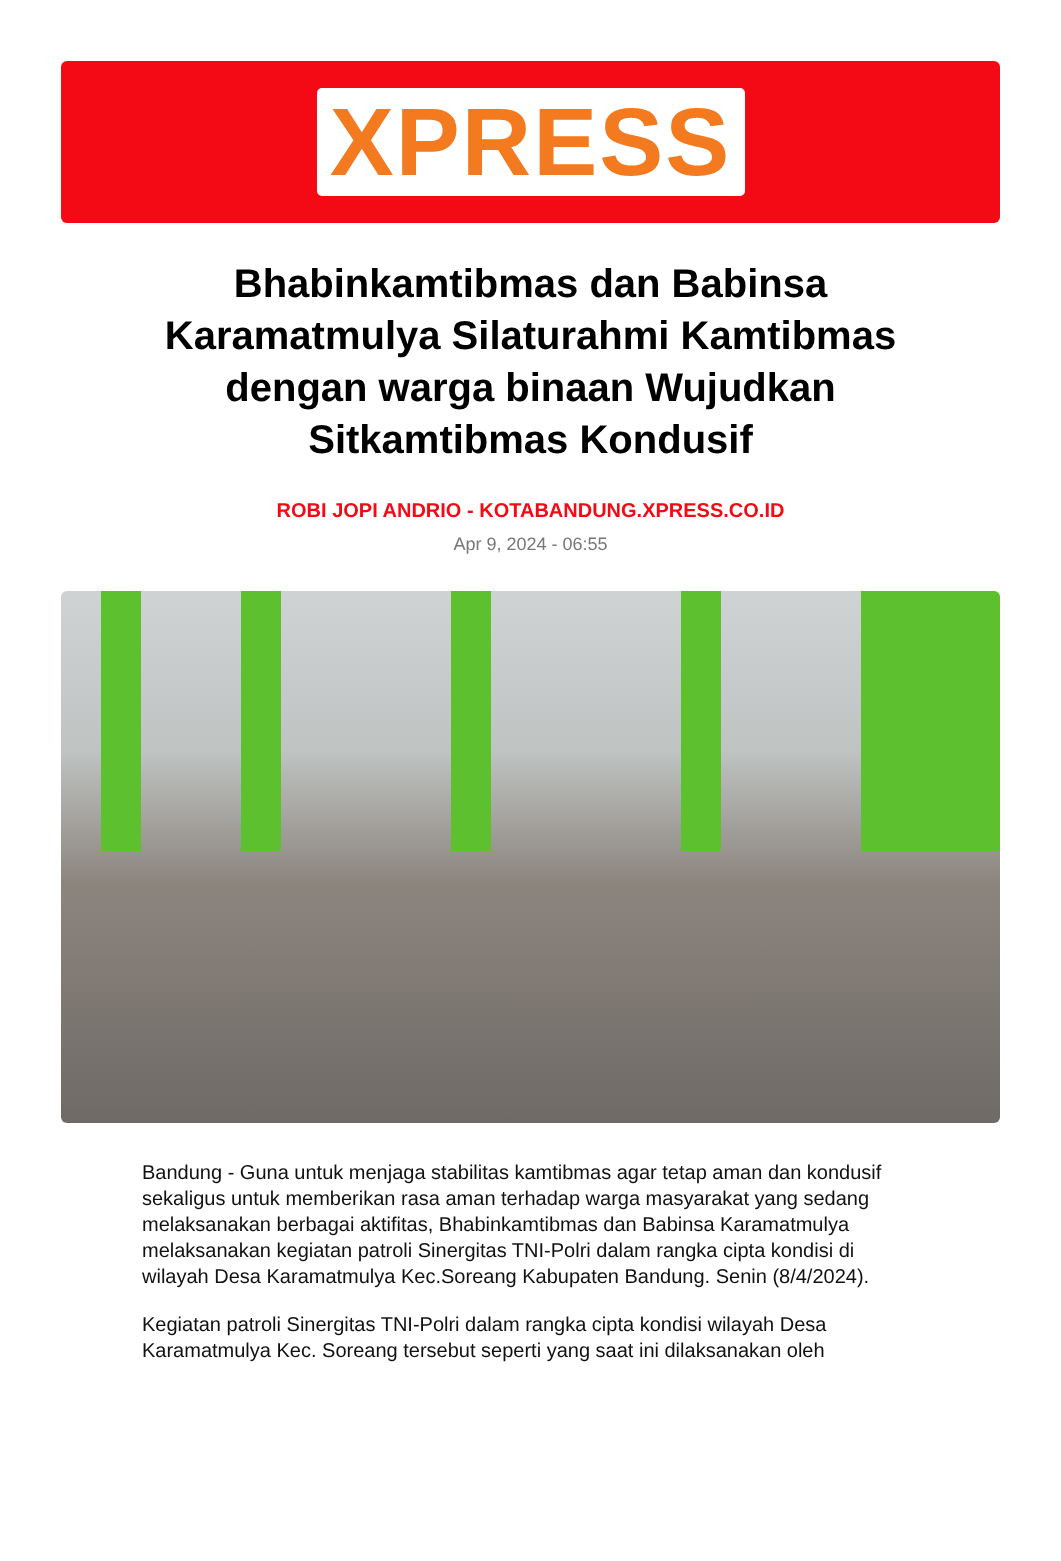XPRESS
Bhabinkamtibmas dan Babinsa Karamatmulya Silaturahmi Kamtibmas dengan warga binaan Wujudkan Sitkamtibmas Kondusif
ROBI JOPI ANDRIO - KOTABANDUNG.XPRESS.CO.ID
Apr 9, 2024 - 06:55
Bandung - Guna untuk menjaga stabilitas kamtibmas agar tetap aman dan kondusif sekaligus untuk memberikan rasa aman terhadap warga masyarakat yang sedang melaksanakan berbagai aktifitas, Bhabinkamtibmas dan Babinsa Karamatmulya melaksanakan kegiatan patroli Sinergitas TNI-Polri dalam rangka cipta kondisi di wilayah Desa Karamatmulya Kec.Soreang Kabupaten Bandung. Senin (8/4/2024).
Kegiatan patroli Sinergitas TNI-Polri dalam rangka cipta kondisi wilayah Desa Karamatmulya Kec. Soreang tersebut seperti yang saat ini dilaksanakan oleh